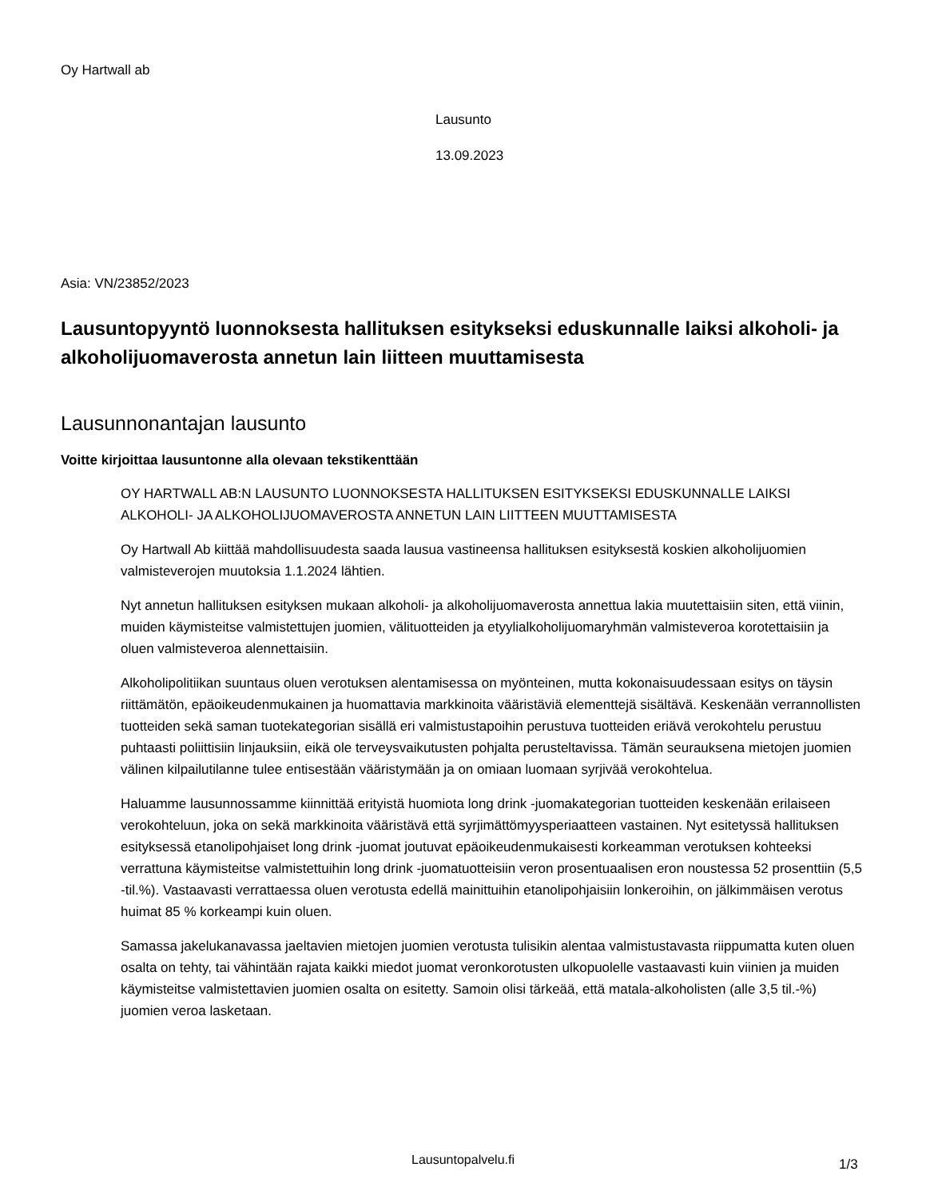Oy Hartwall ab
Lausunto
13.09.2023
Asia: VN/23852/2023
Lausuntopyyntö luonnoksesta hallituksen esitykseksi eduskunnalle laiksi alkoholi- ja alkoholijuomaverosta annetun lain liitteen muuttamisesta
Lausunnonantajan lausunto
Voitte kirjoittaa lausuntonne alla olevaan tekstikenttään
OY HARTWALL AB:N LAUSUNTO LUONNOKSESTA HALLITUKSEN ESITYKSEKSI EDUSKUNNALLE LAIKSI ALKOHOLI- JA ALKOHOLIJUOMAVEROSTA ANNETUN LAIN LIITTEEN MUUTTAMISESTA
Oy Hartwall Ab kiittää mahdollisuudesta saada lausua vastineensa hallituksen esityksestä koskien alkoholijuomien valmisteverojen muutoksia 1.1.2024 lähtien.
Nyt annetun hallituksen esityksen mukaan alkoholi- ja alkoholijuomaverosta annettua lakia muutettaisiin siten, että viinin, muiden käymisteitse valmistettujen juomien, välituotteiden ja etyylialkoholijuomaryhmän valmisteveroa korotettaisiin ja oluen valmisteveroa alennettaisiin.
Alkoholipolitiikan suuntaus oluen verotuksen alentamisessa on myönteinen, mutta kokonaisuudessaan esitys on täysin riittämätön, epäoikeudenmukainen ja huomattavia markkinoita vääristäviä elementtejä sisältävä. Keskenään verrannollisten tuotteiden sekä saman tuotekategorian sisällä eri valmistustapoihin perustuva tuotteiden eriävä verokohtelu perustuu puhtaasti poliittisiin linjauksiin, eikä ole terveysvaikutusten pohjalta perusteltavissa. Tämän seurauksena mietojen juomien välinen kilpailutilanne tulee entisestään vääristymään ja on omiaan luomaan syrjivää verokohtelua.
Haluamme lausunnossamme kiinnittää erityistä huomiota long drink -juomakategorian tuotteiden keskenään erilaiseen verokohteluun, joka on sekä markkinoita vääristävä että syrjimättömyysperiaatteen vastainen. Nyt esitetyssä hallituksen esityksessä etanolipohjaiset long drink -juomat joutuvat epäoikeudenmukaisesti korkeamman verotuksen kohteeksi verrattuna käymisteitse valmistettuihin long drink -juomatuotteisiin veron prosentuaalisen eron noustessa 52 prosenttiin (5,5 -til.%). Vastaavasti verrattaessa oluen verotusta edellä mainittuihin etanolipohjaisiin lonkeroihin, on jälkimmäisen verotus huimat 85 % korkeampi kuin oluen.
Samassa jakelukanavassa jaeltavien mietojen juomien verotusta tulisikin alentaa valmistustavasta riippumatta kuten oluen osalta on tehty, tai vähintään rajata kaikki miedot juomat veronkorotusten ulkopuolelle vastaavasti kuin viinien ja muiden käymisteitse valmistettavien juomien osalta on esitetty. Samoin olisi tärkeää, että matala-alkoholisten (alle 3,5 til.-%) juomien veroa lasketaan.
Lausuntopalvelu.fi 1/3